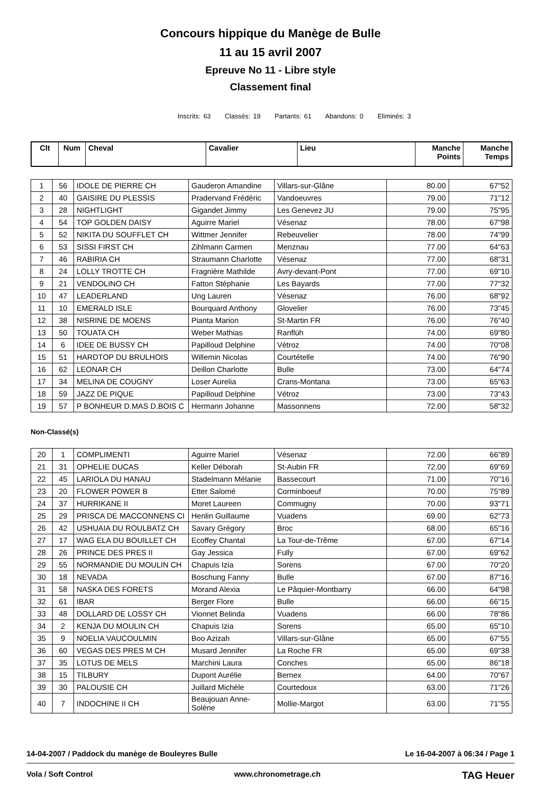Concours hippique du Manège de Bulle
11 au 15 avril 2007
Epreuve No 11 - Libre style
Classement final
Inscrits: 63 Classés: 19 Partants: 61 Abandons: 0 Eliminés: 3
| Clt | Num | Cheval | Cavalier | Lieu | Manche Points | Manche Temps |
| --- | --- | --- | --- | --- | --- | --- |
| 1 | 56 | IDOLE DE PIERRE CH | Gauderon Amandine | Villars-sur-Glâne | 80.00 | 67"52 |
| 2 | 40 | GAISIRE DU PLESSIS | Pradervand Frédéric | Vandoeuvres | 79.00 | 71"12 |
| 3 | 28 | NIGHTLIGHT | Gigandet Jimmy | Les Genevez JU | 79.00 | 75"95 |
| 4 | 54 | TOP GOLDEN DAISY | Aguirre Mariel | Vésenaz | 78.00 | 67"98 |
| 5 | 52 | NIKITA DU SOUFFLET CH | Wittmer Jennifer | Rebeuvelier | 78.00 | 74"99 |
| 6 | 53 | SISSI FIRST CH | Zihlmann Carmen | Menznau | 77.00 | 64"63 |
| 7 | 46 | RABIRIA CH | Straumann Charlotte | Vésenaz | 77.00 | 68"31 |
| 8 | 24 | LOLLY TROTTE CH | Fragnière Mathilde | Avry-devant-Pont | 77.00 | 69"10 |
| 9 | 21 | VENDOLINO CH | Fatton Stéphanie | Les Bayards | 77.00 | 77"32 |
| 10 | 47 | LEADERLAND | Ung Lauren | Vésenaz | 76.00 | 68"92 |
| 11 | 10 | EMERALD ISLE | Bourquard Anthony | Glovelier | 76.00 | 73"45 |
| 12 | 38 | NISRINE DE MOENS | Pianta Marion | St-Martin FR | 76.00 | 76"40 |
| 13 | 50 | TOUATA CH | Weber Mathias | Ranflüh | 74.00 | 69"80 |
| 14 | 6 | IDEE DE BUSSY CH | Papilloud Delphine | Vétroz | 74.00 | 70"08 |
| 15 | 51 | HARDTOP DU BRULHOIS | Willemin Nicolas | Courtételle | 74.00 | 76"90 |
| 16 | 62 | LEONAR CH | Deillon Charlotte | Bulle | 73.00 | 64"74 |
| 17 | 34 | MELINA DE COUGNY | Loser Aurelia | Crans-Montana | 73.00 | 65"63 |
| 18 | 59 | JAZZ DE PIQUE | Papilloud Delphine | Vétroz | 73.00 | 73"43 |
| 19 | 57 | P BONHEUR D.MAS D.BOIS C | Hermann Johanne | Massonnens | 72.00 | 58"32 |
Non-Classé(s)
| 20 | 1 | COMPLIMENTI | Aguirre Mariel | Vésenaz | 72.00 | 66"89 |
| 21 | 31 | OPHELIE DUCAS | Keller Déborah | St-Aubin FR | 72.00 | 69"69 |
| 22 | 45 | LARIOLA DU HANAU | Stadelmann Mélanie | Bassecourt | 71.00 | 70"16 |
| 23 | 20 | FLOWER POWER B | Etter Salomé | Corminboeuf | 70.00 | 75"89 |
| 24 | 37 | HURRIKANE II | Moret Laureen | Commugny | 70.00 | 93"71 |
| 25 | 29 | PRISCA DE MACCONNENS CI | Henlin Guillaume | Vuadens | 69.00 | 62"73 |
| 26 | 42 | USHUAIA DU ROULBATZ CH | Savary Grégory | Broc | 68.00 | 65"16 |
| 27 | 17 | WAG ELA DU BOUILLET CH | Ecoffey Chantal | La Tour-de-Trême | 67.00 | 67"14 |
| 28 | 26 | PRINCE DES PRES II | Gay Jessica | Fully | 67.00 | 69"62 |
| 29 | 55 | NORMANDIE DU MOULIN CH | Chapuis Izia | Sorens | 67.00 | 70"20 |
| 30 | 18 | NEVADA | Boschung Fanny | Bulle | 67.00 | 87"16 |
| 31 | 58 | NASKA DES FORETS | Morand Alexia | Le Pâquier-Montbarry | 66.00 | 64"98 |
| 32 | 61 | IBAR | Berger Flore | Bulle | 66.00 | 66"15 |
| 33 | 48 | DOLLARD DE LOSSY CH | Vionnet Belinda | Vuadens | 66.00 | 78"86 |
| 34 | 2 | KENJA DU MOULIN CH | Chapuis Izia | Sorens | 65.00 | 65"10 |
| 35 | 9 | NOELIA VAUCOULMIN | Boo Azizah | Villars-sur-Glâne | 65.00 | 67"55 |
| 36 | 60 | VEGAS DES PRES M CH | Musard Jennifer | La Roche FR | 65.00 | 69"38 |
| 37 | 35 | LOTUS DE MELS | Marchini Laura | Conches | 65.00 | 86"18 |
| 38 | 15 | TILBURY | Dupont Aurélie | Bernex | 64.00 | 70"67 |
| 39 | 30 | PALOUSIE CH | Juillard Michèle | Courtedoux | 63.00 | 71"26 |
| 40 | 7 | INDOCHINE II CH | Beaujouan Anne-Solène | Mollie-Margot | 63.00 | 71"55 |
14-04-2007 / Paddock du manège de Bouleyres Bulle Le 16-04-2007 à 06:34 / Page 1
Vola / Soft Control www.chronometrage.ch TAG Heuer